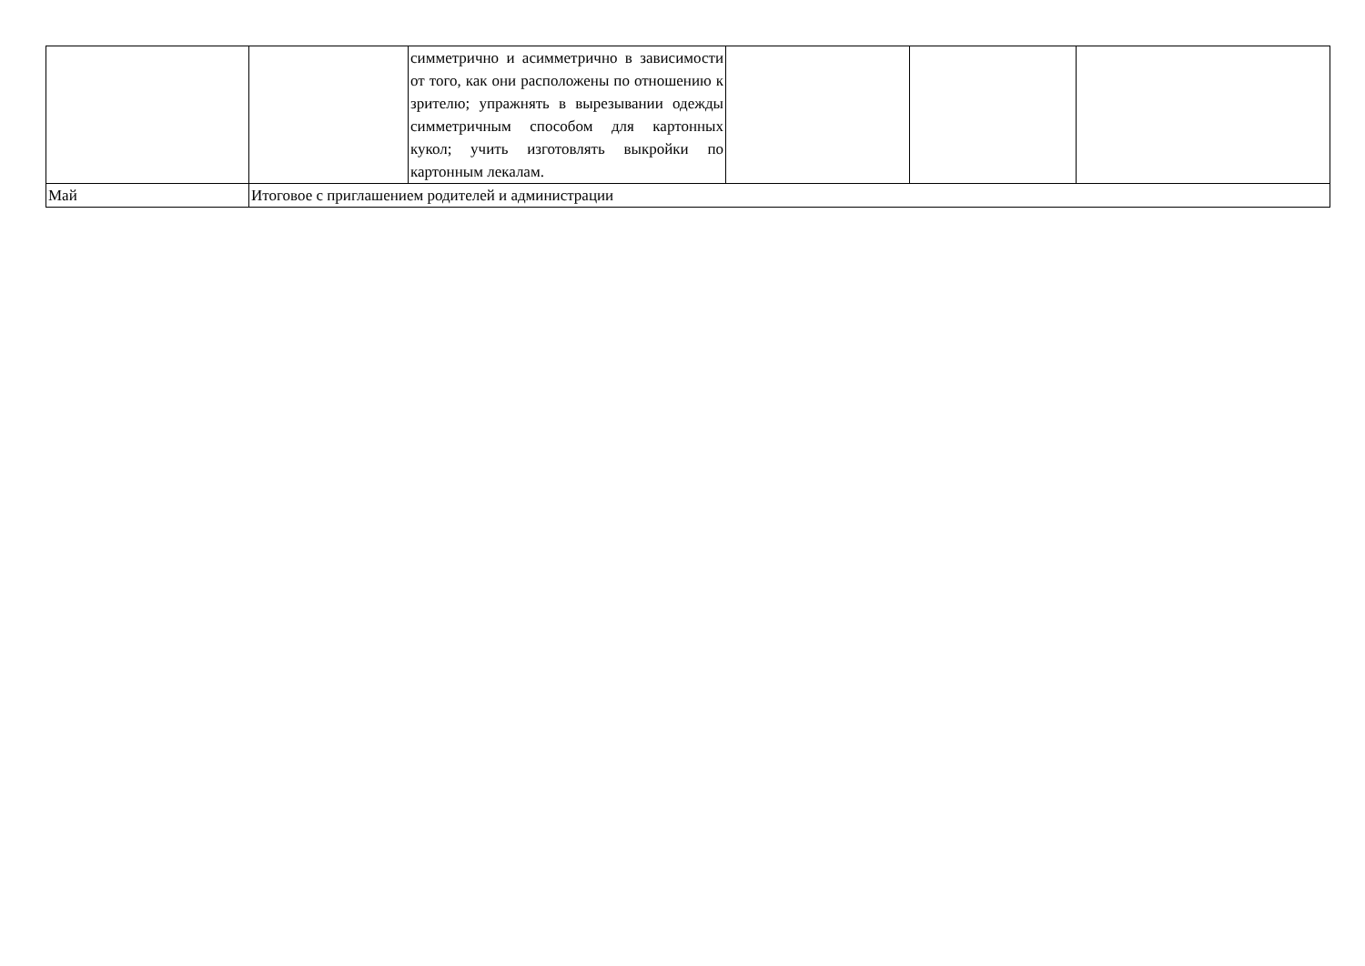| | | симметрично и асимметрично в зависимости от того, как они расположены по отношению к зрителю; упражнять в вырезывании одежды симметричным способом для картонных кукол; учить изготовлять выкройки по картонным лекалам. | | | |
| Май | Итоговое с приглашением родителей и администрации | | | | |